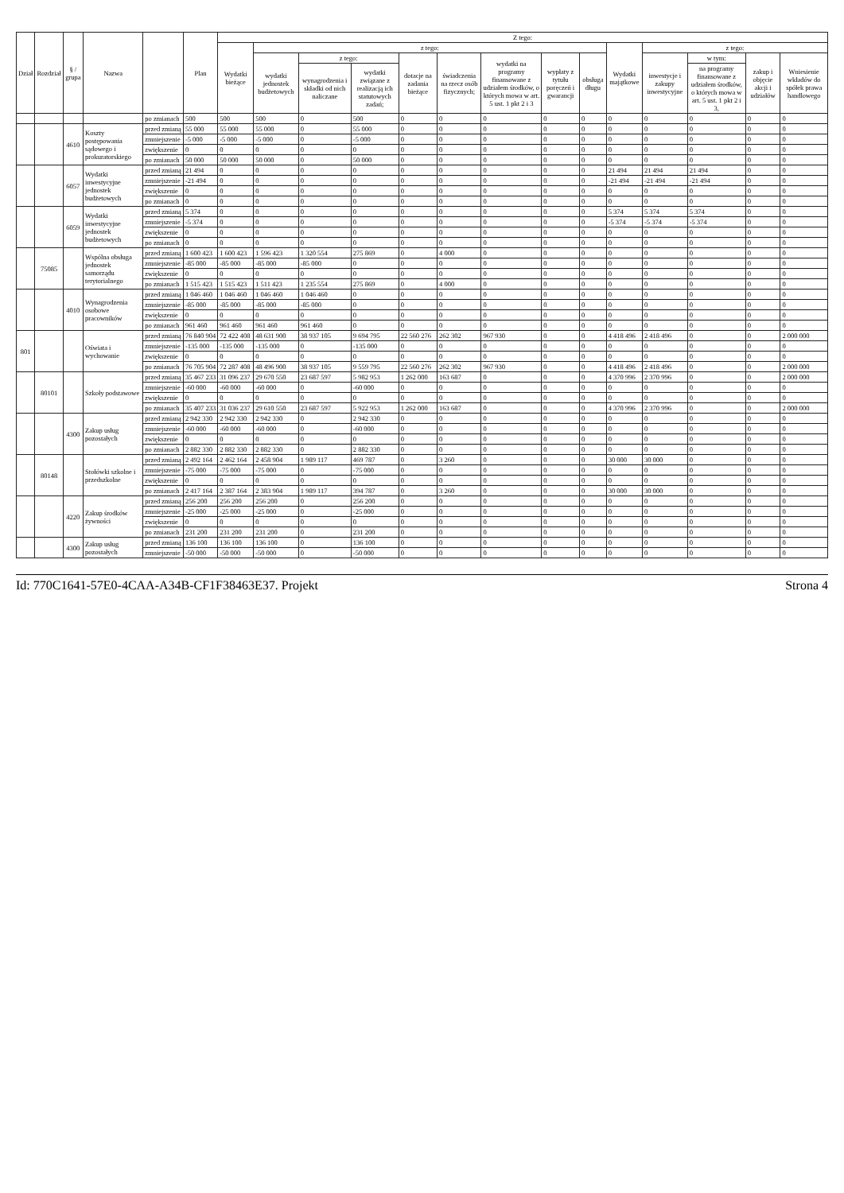| Dział | Rozdział | § / grupa | Nazwa | | Plan | Z tego: | | | | | | | | | | | | | |
| --- | --- | --- | --- | --- | --- | --- | --- | --- | --- | --- | --- | --- | --- | --- | --- | --- | --- | --- | --- |
| | | | | | | Wydatki bieżące | z tego: | | | | | | | | Wydatki majątkowe | z tego: | | | |
| | | | | | | | wydatki jednostek budżetowych | z tego: | | dotacje na zadania bieżące | świadczenia na rzecz osób fizycznych; | wydatki na programy finansowane z udziałem środków, o których mowa w art. 5 ust. 1 pkt 2 i 3 | wypłaty z tytułu poręczeń i gwarancji | obsługa długu | | inwestycje i zakupy inwestycyjne | w tym: | zakup i objęcie akcji i udziałów | Wniesienie wkładów do spółek prawa handlowego |
| | | | | | | | | wynagrodzenia i składki od nich naliczane | wydatki związane z realizacją ich statutowych zadań; | | | | | | | | na programy finansowane z udziałem środków, o których mowa w art. 5 ust. 1 pkt 2 i 3, | | |
| | | | | po zmianach | 500 | 500 | 500 | 0 | 500 | 0 | 0 | 0 | 0 | 0 | 0 | 0 | 0 | 0 | 0 |
| | | 4610 | Koszty postępowania sądowego i prokuratorskiego | przed zmianą | 55 000 | 55 000 | 55 000 | 0 | 55 000 | 0 | 0 | 0 | 0 | 0 | 0 | 0 | 0 | 0 | 0 |
| | | | | zmniejszenie | -5 000 | -5 000 | -5 000 | 0 | -5 000 | 0 | 0 | 0 | 0 | 0 | 0 | 0 | 0 | 0 | 0 |
| | | | | zwiększenie | 0 | 0 | 0 | 0 | 0 | 0 | 0 | 0 | 0 | 0 | 0 | 0 | 0 | 0 | 0 |
| | | | | po zmianach | 50 000 | 50 000 | 50 000 | 0 | 50 000 | 0 | 0 | 0 | 0 | 0 | 0 | 0 | 0 | 0 | 0 |
| | | 6057 | Wydatki inwestycyjne jednostek budżetowych | przed zmianą | 21 494 | 0 | 0 | 0 | 0 | 0 | 0 | 0 | 0 | 0 | 21 494 | 21 494 | 21 494 | 0 | 0 |
| | | | | zmniejszenie | -21 494 | 0 | 0 | 0 | 0 | 0 | 0 | 0 | 0 | 0 | -21 494 | -21 494 | -21 494 | 0 | 0 |
| | | | | zwiększenie | 0 | 0 | 0 | 0 | 0 | 0 | 0 | 0 | 0 | 0 | 0 | 0 | 0 | 0 | 0 |
| | | | | po zmianach | 0 | 0 | 0 | 0 | 0 | 0 | 0 | 0 | 0 | 0 | 0 | 0 | 0 | 0 | 0 |
| | | 6059 | Wydatki inwestycyjne jednostek budżetowych | przed zmianą | 5 374 | 0 | 0 | 0 | 0 | 0 | 0 | 0 | 0 | 0 | 5 374 | 5 374 | 5 374 | 0 | 0 |
| | | | | zmniejszenie | -5 374 | 0 | 0 | 0 | 0 | 0 | 0 | 0 | 0 | 0 | -5 374 | -5 374 | -5 374 | 0 | 0 |
| | | | | zwiększenie | 0 | 0 | 0 | 0 | 0 | 0 | 0 | 0 | 0 | 0 | 0 | 0 | 0 | 0 | 0 |
| | | | | po zmianach | 0 | 0 | 0 | 0 | 0 | 0 | 0 | 0 | 0 | 0 | 0 | 0 | 0 | 0 | 0 |
| | 75085 | | Wspólna obsługa jednostek samorządu terytorialnego | przed zmianą | 1 600 423 | 1 600 423 | 1 596 423 | 1 320 554 | 275 869 | 0 | 4 000 | 0 | 0 | 0 | 0 | 0 | 0 | 0 | 0 |
| | | | | zmniejszenie | -85 000 | -85 000 | -85 000 | -85 000 | 0 | 0 | 0 | 0 | 0 | 0 | 0 | 0 | 0 | 0 | 0 |
| | | | | zwiększenie | 0 | 0 | 0 | 0 | 0 | 0 | 0 | 0 | 0 | 0 | 0 | 0 | 0 | 0 | 0 |
| | | | | po zmianach | 1 515 423 | 1 515 423 | 1 511 423 | 1 235 554 | 275 869 | 0 | 4 000 | 0 | 0 | 0 | 0 | 0 | 0 | 0 | 0 |
| | | 4010 | Wynagrodzenia osobowe pracowników | przed zmianą | 1 046 460 | 1 046 460 | 1 046 460 | 1 046 460 | 0 | 0 | 0 | 0 | 0 | 0 | 0 | 0 | 0 | 0 | 0 |
| | | | | zmniejszenie | -85 000 | -85 000 | -85 000 | -85 000 | 0 | 0 | 0 | 0 | 0 | 0 | 0 | 0 | 0 | 0 | 0 |
| | | | | zwiększenie | 0 | 0 | 0 | 0 | 0 | 0 | 0 | 0 | 0 | 0 | 0 | 0 | 0 | 0 | 0 |
| | | | | po zmianach | 961 460 | 961 460 | 961 460 | 961 460 | 0 | 0 | 0 | 0 | 0 | 0 | 0 | 0 | 0 | 0 | 0 |
| 801 | | | Oświata i wychowanie | przed zmianą | 76 840 904 | 72 422 408 | 48 631 900 | 38 937 105 | 9 694 795 | 22 560 276 | 262 302 | 967 930 | 0 | 0 | 4 418 496 | 2 418 496 | 0 | 0 | 2 000 000 |
| | | | | zmniejszenie | -135 000 | -135 000 | -135 000 | 0 | -135 000 | 0 | 0 | 0 | 0 | 0 | 0 | 0 | 0 | 0 | 0 |
| | | | | zwiększenie | 0 | 0 | 0 | 0 | 0 | 0 | 0 | 0 | 0 | 0 | 0 | 0 | 0 | 0 | 0 |
| | | | | po zmianach | 76 705 904 | 72 287 408 | 48 496 900 | 38 937 105 | 9 559 795 | 22 560 276 | 262 302 | 967 930 | 0 | 0 | 4 418 496 | 2 418 496 | 0 | 0 | 2 000 000 |
| | 80101 | | Szkoły podstawowe | przed zmianą | 35 467 233 | 31 096 237 | 29 670 550 | 23 687 597 | 5 982 953 | 1 262 000 | 163 687 | 0 | 0 | 0 | 4 370 996 | 2 370 996 | 0 | 0 | 2 000 000 |
| | | | | zmniejszenie | -60 000 | -60 000 | -60 000 | 0 | -60 000 | 0 | 0 | 0 | 0 | 0 | 0 | 0 | 0 | 0 | 0 |
| | | | | zwiększenie | 0 | 0 | 0 | 0 | 0 | 0 | 0 | 0 | 0 | 0 | 0 | 0 | 0 | 0 | 0 |
| | | | | po zmianach | 35 407 233 | 31 036 237 | 29 610 550 | 23 687 597 | 5 922 953 | 1 262 000 | 163 687 | 0 | 0 | 0 | 4 370 996 | 2 370 996 | 0 | 0 | 2 000 000 |
| | | 4300 | Zakup usług pozostałych | przed zmianą | 2 942 330 | 2 942 330 | 2 942 330 | 0 | 2 942 330 | 0 | 0 | 0 | 0 | 0 | 0 | 0 | 0 | 0 | 0 |
| | | | | zmniejszenie | -60 000 | -60 000 | -60 000 | 0 | -60 000 | 0 | 0 | 0 | 0 | 0 | 0 | 0 | 0 | 0 | 0 |
| | | | | zwiększenie | 0 | 0 | 0 | 0 | 0 | 0 | 0 | 0 | 0 | 0 | 0 | 0 | 0 | 0 | 0 |
| | | | | po zmianach | 2 882 330 | 2 882 330 | 2 882 330 | 0 | 2 882 330 | 0 | 0 | 0 | 0 | 0 | 0 | 0 | 0 | 0 | 0 |
| | 80148 | | Stołówki szkolne i przedszkolne | przed zmianą | 2 492 164 | 2 462 164 | 2 458 904 | 1 989 117 | 469 787 | 0 | 3 260 | 0 | 0 | 0 | 30 000 | 30 000 | 0 | 0 | 0 |
| | | | | zmniejszenie | -75 000 | -75 000 | -75 000 | 0 | -75 000 | 0 | 0 | 0 | 0 | 0 | 0 | 0 | 0 | 0 | 0 |
| | | | | zwiększenie | 0 | 0 | 0 | 0 | 0 | 0 | 0 | 0 | 0 | 0 | 0 | 0 | 0 | 0 | 0 |
| | | | | po zmianach | 2 417 164 | 2 387 164 | 2 383 904 | 1 989 117 | 394 787 | 0 | 3 260 | 0 | 0 | 0 | 30 000 | 30 000 | 0 | 0 | 0 |
| | | 4220 | Zakup środków żywności | przed zmianą | 256 200 | 256 200 | 256 200 | 0 | 256 200 | 0 | 0 | 0 | 0 | 0 | 0 | 0 | 0 | 0 | 0 |
| | | | | zmniejszenie | -25 000 | -25 000 | -25 000 | 0 | -25 000 | 0 | 0 | 0 | 0 | 0 | 0 | 0 | 0 | 0 | 0 |
| | | | | zwiększenie | 0 | 0 | 0 | 0 | 0 | 0 | 0 | 0 | 0 | 0 | 0 | 0 | 0 | 0 | 0 |
| | | | | po zmianach | 231 200 | 231 200 | 231 200 | 0 | 231 200 | 0 | 0 | 0 | 0 | 0 | 0 | 0 | 0 | 0 | 0 |
| | | 4300 | Zakup usług pozostałych | przed zmianą | 136 100 | 136 100 | 136 100 | 0 | 136 100 | 0 | 0 | 0 | 0 | 0 | 0 | 0 | 0 | 0 | 0 |
| | | | | zmniejszenie | -50 000 | -50 000 | -50 000 | 0 | -50 000 | 0 | 0 | 0 | 0 | 0 | 0 | 0 | 0 | 0 | 0 |
Id: 770C1641-57E0-4CAA-A34B-CF1F38463E37. Projekt Strona 4